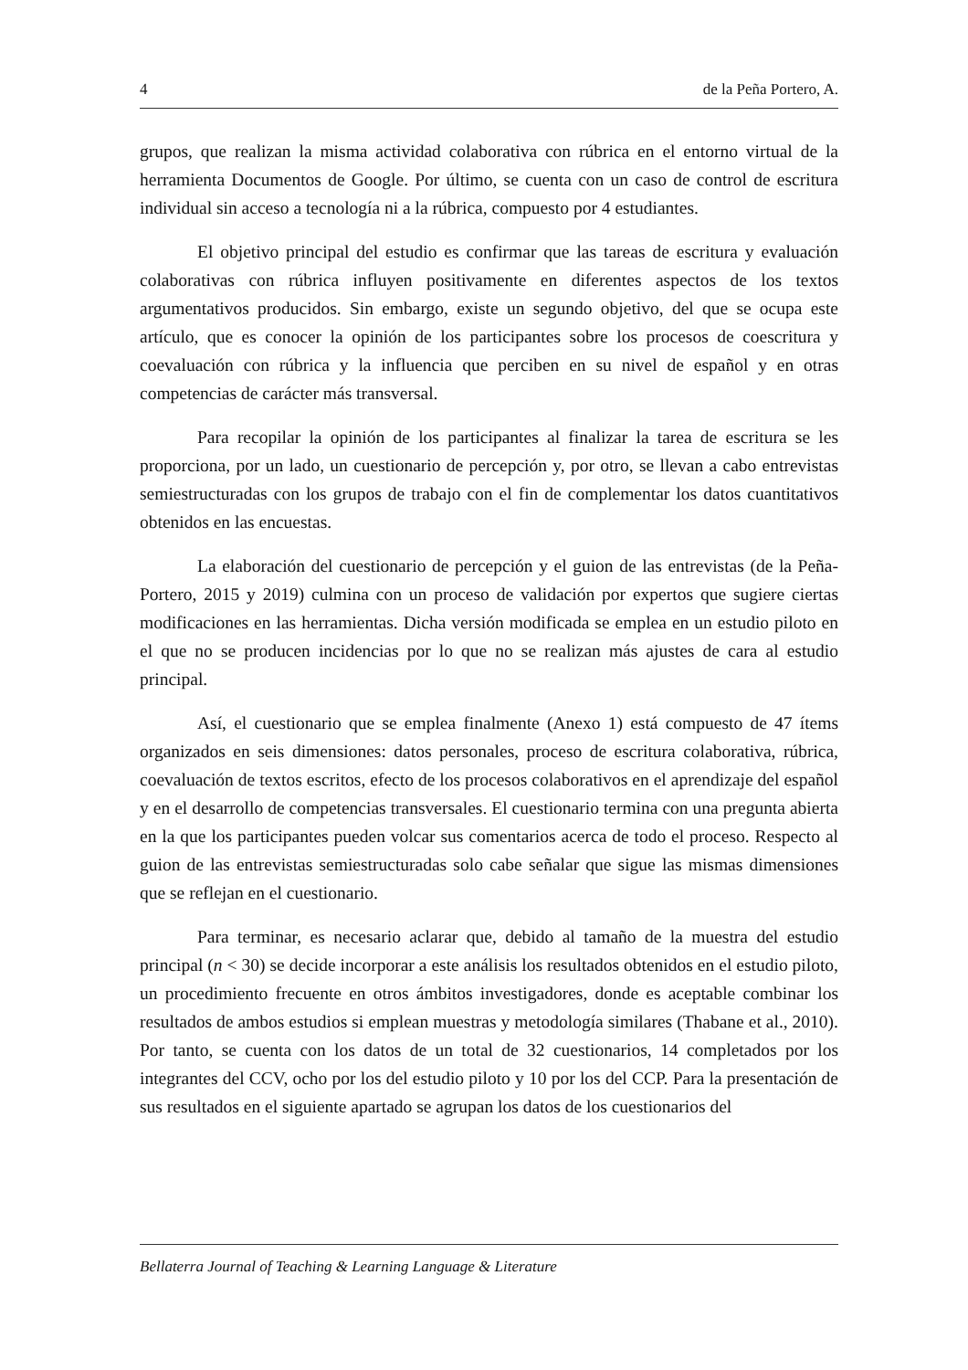4 de la Peña Portero, A.
grupos, que realizan la misma actividad colaborativa con rúbrica en el entorno virtual de la herramienta Documentos de Google. Por último, se cuenta con un caso de control de escritura individual sin acceso a tecnología ni a la rúbrica, compuesto por 4 estudiantes.
El objetivo principal del estudio es confirmar que las tareas de escritura y evaluación colaborativas con rúbrica influyen positivamente en diferentes aspectos de los textos argumentativos producidos. Sin embargo, existe un segundo objetivo, del que se ocupa este artículo, que es conocer la opinión de los participantes sobre los procesos de coescritura y coevaluación con rúbrica y la influencia que perciben en su nivel de español y en otras competencias de carácter más transversal.
Para recopilar la opinión de los participantes al finalizar la tarea de escritura se les proporciona, por un lado, un cuestionario de percepción y, por otro, se llevan a cabo entrevistas semiestructuradas con los grupos de trabajo con el fin de complementar los datos cuantitativos obtenidos en las encuestas.
La elaboración del cuestionario de percepción y el guion de las entrevistas (de la Peña-Portero, 2015 y 2019) culmina con un proceso de validación por expertos que sugiere ciertas modificaciones en las herramientas. Dicha versión modificada se emplea en un estudio piloto en el que no se producen incidencias por lo que no se realizan más ajustes de cara al estudio principal.
Así, el cuestionario que se emplea finalmente (Anexo 1) está compuesto de 47 ítems organizados en seis dimensiones: datos personales, proceso de escritura colaborativa, rúbrica, coevaluación de textos escritos, efecto de los procesos colaborativos en el aprendizaje del español y en el desarrollo de competencias transversales. El cuestionario termina con una pregunta abierta en la que los participantes pueden volcar sus comentarios acerca de todo el proceso. Respecto al guion de las entrevistas semiestructuradas solo cabe señalar que sigue las mismas dimensiones que se reflejan en el cuestionario.
Para terminar, es necesario aclarar que, debido al tamaño de la muestra del estudio principal (n < 30) se decide incorporar a este análisis los resultados obtenidos en el estudio piloto, un procedimiento frecuente en otros ámbitos investigadores, donde es aceptable combinar los resultados de ambos estudios si emplean muestras y metodología similares (Thabane et al., 2010). Por tanto, se cuenta con los datos de un total de 32 cuestionarios, 14 completados por los integrantes del CCV, ocho por los del estudio piloto y 10 por los del CCP. Para la presentación de sus resultados en el siguiente apartado se agrupan los datos de los cuestionarios del
Bellaterra Journal of Teaching & Learning Language & Literature